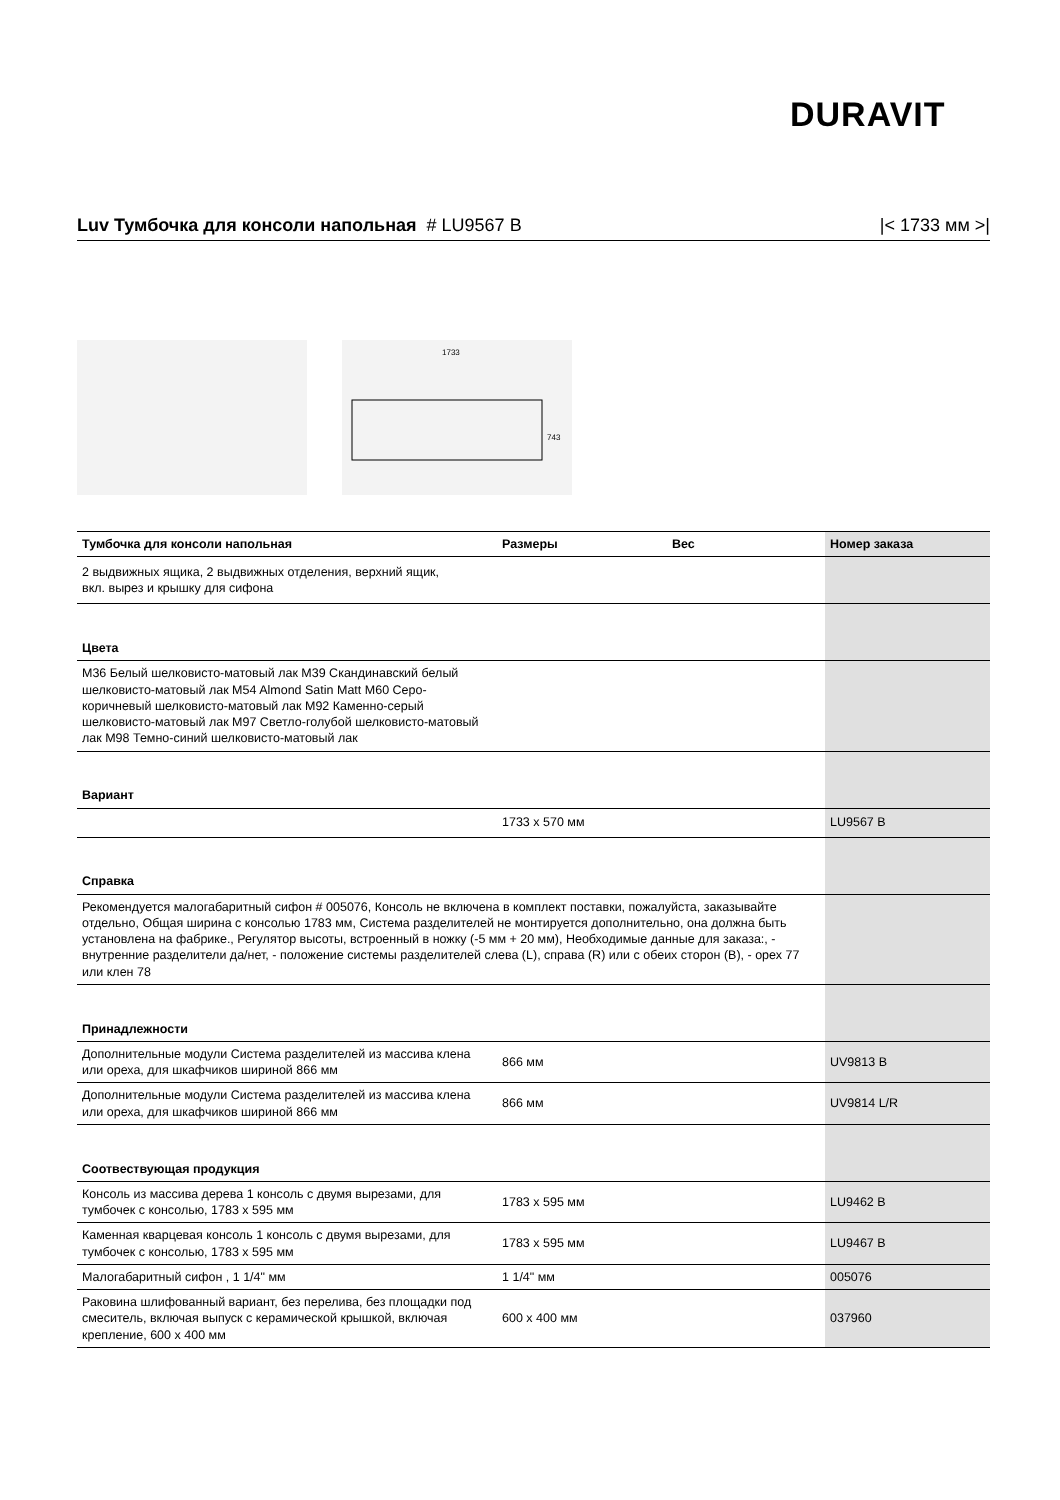DURAVIT
Luv Тумбочка для консоли напольная # LU9567 B |< 1733 мм >|
1733
743
| Тумбочка для консоли напольная | Размеры | Вес | Номер заказа |
| --- | --- | --- | --- |
| 2 выдвижных ящика, 2 выдвижных отделения, верхний ящик, вкл. вырез и крышку для сифона | | | |
| Цвета | | | |
| M36 Белый шелковисто-матовый лак M39 Скандинавский белый шелковисто-матовый лак M54 Almond Satin Matt M60 Серо-коричневый шелковисто-матовый лак M92 Каменно-серый шелковисто-матовый лак M97 Светло-голубой шелковисто-матовый лак M98 Темно-синий шелковисто-матовый лак | | | |
| Вариант | | | |
| | 1733 x 570 мм | | LU9567 B |
| Справка | | | |
| Рекомендуется малогабаритный сифон # 005076, Консоль не включена в комплект поставки, пожалуйста, заказывайте отдельно, Общая ширина с консолью 1783 мм, Система разделителей не монтируется дополнительно, она должна быть установлена на фабрике., Регулятор высоты, встроенный в ножку (-5 мм + 20 мм), Необходимые данные для заказа:, - внутренние разделители да/нет, - положение системы разделителей слева (L), справа (R) или с обеих сторон (B), - орех 77 или клен 78 | | | |
| Принадлежности | | | |
| Дополнительные модули Система разделителей из массива клена или ореха, для шкафчиков шириной 866 мм | 866 мм | | UV9813 B |
| Дополнительные модули Система разделителей из массива клена или ореха, для шкафчиков шириной 866 мм | 866 мм | | UV9814 L/R |
| Соотвествующая продукция | | | |
| Консоль из массива дерева 1 консоль с двумя вырезами, для тумбочек с консолью, 1783 x 595 мм | 1783 x 595 мм | | LU9462 B |
| Каменная кварцевая консоль 1 консоль с двумя вырезами, для тумбочек с консолью, 1783 x 595 мм | 1783 x 595 мм | | LU9467 B |
| Малогабаритный сифон , 1 1/4" мм | 1 1/4" мм | | 005076 |
| Раковина шлифованный вариант, без перелива, без площадки под смеситель, включая выпуск с керамической крышкой, включая крепление, 600 x 400 мм | 600 x 400 мм | | 037960 |